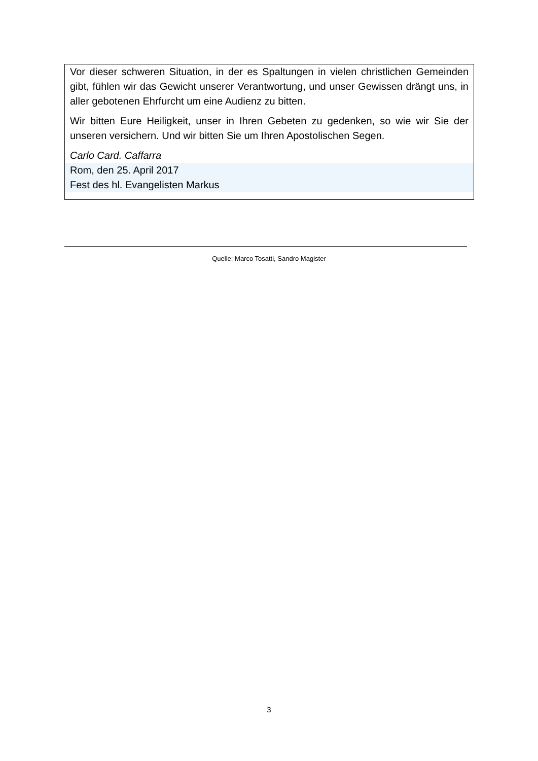Vor dieser schweren Situation, in der es Spaltungen in vielen christlichen Gemeinden gibt, fühlen wir das Gewicht unserer Verantwortung, und unser Gewissen drängt uns, in aller gebotenen Ehrfurcht um eine Audienz zu bitten.
Wir bitten Eure Heiligkeit, unser in Ihren Gebeten zu gedenken, so wie wir Sie der unseren versichern. Und wir bitten Sie um Ihren Apostolischen Segen.
Carlo Card. Caffarra
Rom, den 25. April 2017
Fest des hl. Evangelisten Markus
Quelle: Marco Tosatti, Sandro Magister
3